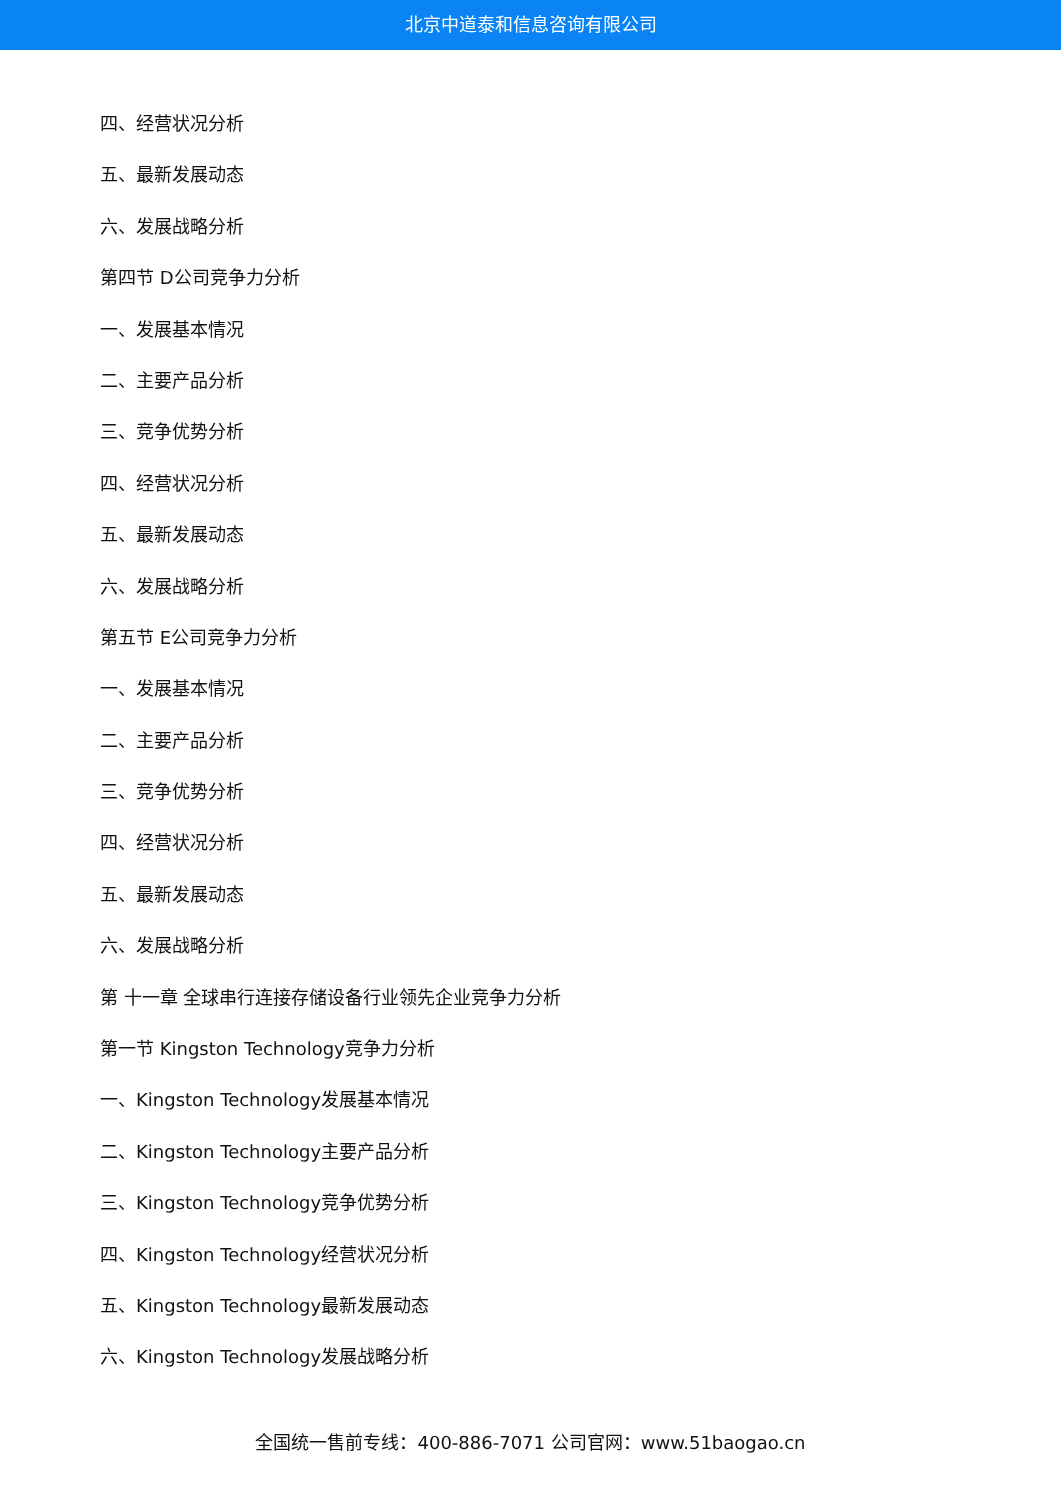北京中道泰和信息咨询有限公司
四、经营状况分析
五、最新发展动态
六、发展战略分析
第四节 D公司竞争力分析
一、发展基本情况
二、主要产品分析
三、竞争优势分析
四、经营状况分析
五、最新发展动态
六、发展战略分析
第五节 E公司竞争力分析
一、发展基本情况
二、主要产品分析
三、竞争优势分析
四、经营状况分析
五、最新发展动态
六、发展战略分析
第 十一章 全球串行连接存储设备行业领先企业竞争力分析
第一节 Kingston Technology竞争力分析
一、Kingston Technology发展基本情况
二、Kingston Technology主要产品分析
三、Kingston Technology竞争优势分析
四、Kingston Technology经营状况分析
五、Kingston Technology最新发展动态
六、Kingston Technology发展战略分析
全国统一售前专线：400-886-7071 公司官网：www.51baogao.cn